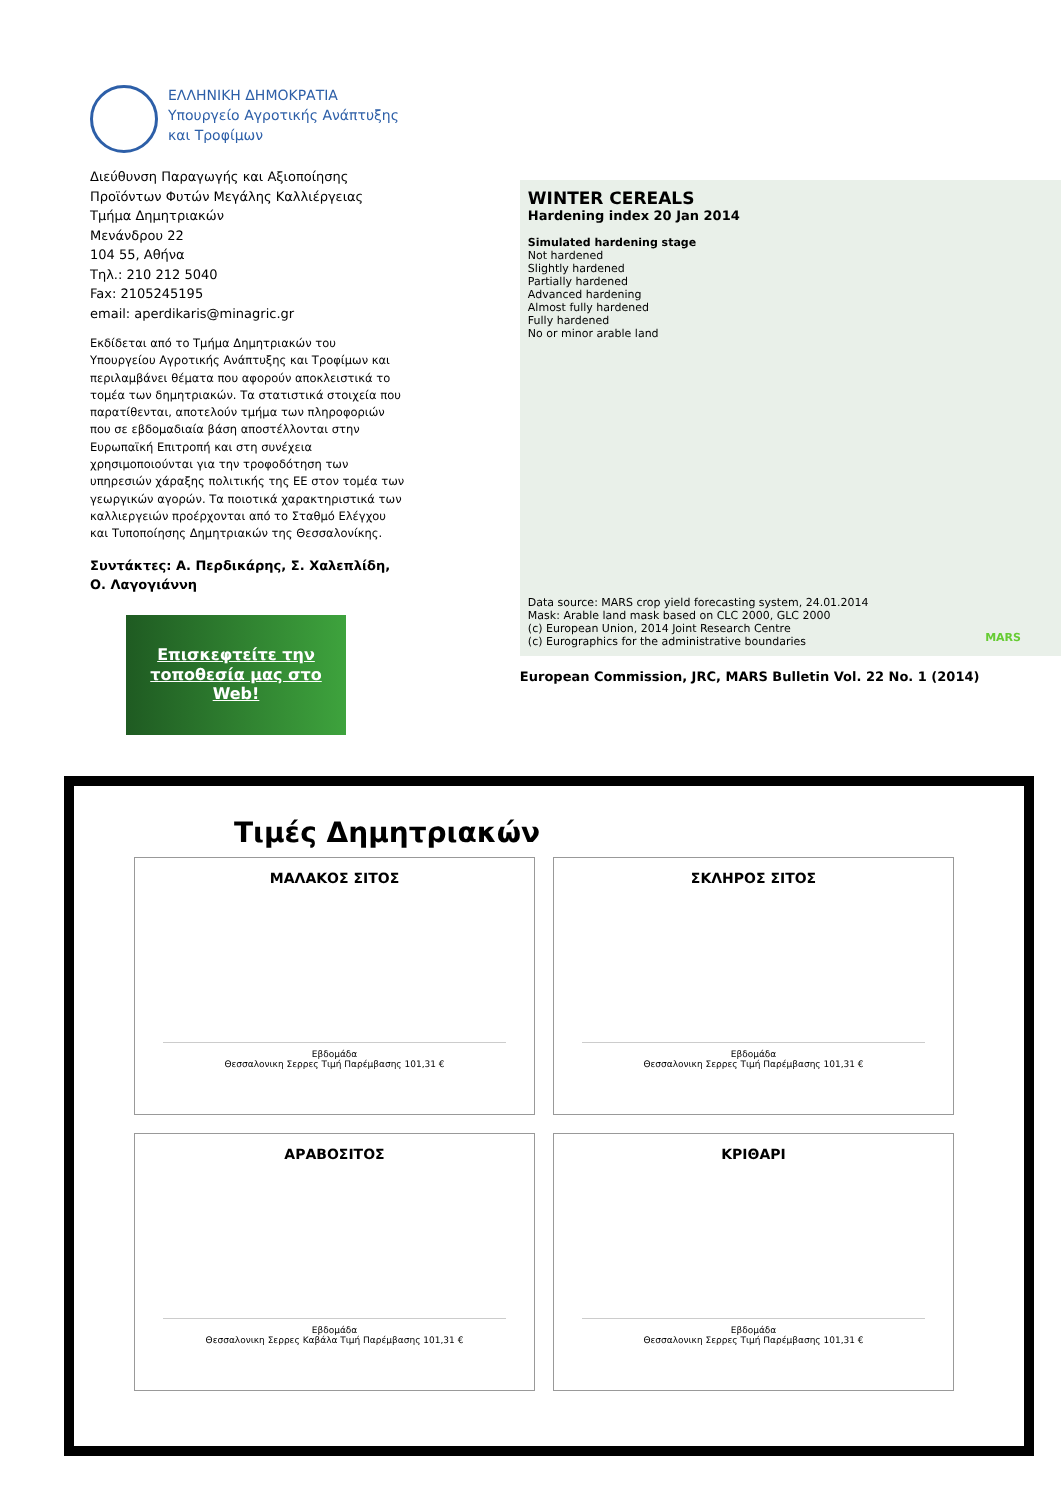ΕΛΛΗΝΙΚΗ ΔΗΜΟΚΡΑΤΙΑ
Υπουργείο Αγροτικής Ανάπτυξης
και Τροφίμων
Διεύθυνση Παραγωγής και Αξιοποίησης Προϊόντων Φυτών Μεγάλης Καλλιέργειας
Τμήμα Δημητριακών
Μενάνδρου 22
104 55, Αθήνα
Τηλ.: 210 212 5040
Fax: 2105245195
email: aperdikaris@minagric.gr
Εκδίδεται από το Τμήμα Δημητριακών του Υπουργείου Αγροτικής Ανάπτυξης και Τροφίμων και περιλαμβάνει θέματα που αφορούν αποκλειστικά το τομέα των δημητριακών. Τα στατιστικά στοιχεία που παρατίθενται, αποτελούν τμήμα των πληροφοριών που σε εβδομαδιαία βάση αποστέλλονται στην Ευρωπαϊκή Επιτροπή και στη συνέχεια χρησιμοποιούνται για την τροφοδότηση των υπηρεσιών χάραξης πολιτικής της ΕΕ στον τομέα των γεωργικών αγορών. Τα ποιοτικά χαρακτηριστικά των καλλιεργειών προέρχονται από το Σταθμό Ελέγχου και Τυποποίησης Δημητριακών της Θεσσαλονίκης.
Συντάκτες: Α. Περδικάρης, Σ. Χαλεπλίδη, Ο. Λαγογιάννη
Επισκεφτείτε την
τοποθεσία μας στο Web!
WINTER CEREALS
Hardening index 20 Jan 2014
Simulated hardening stage
Not hardened
Slightly hardened
Partially hardened
Advanced hardening
Almost fully hardened
Fully hardened
No or minor arable land
Data source: MARS crop yield forecasting system, 24.01.2014
Mask: Arable land mask based on CLC 2000, GLC 2000
(c) European Union, 2014 Joint Research Centre
(c) Eurographics for the administrative boundaries
MARS
European Commission, JRC, MARS Bulletin Vol. 22 No. 1 (2014)
Τιμές Δημητριακών
ΜΑΛΑΚΟΣ ΣΙΤΟΣ
Εβδομάδα
Θεσσαλονικη Σερρες Τιμή Παρέμβασης 101,31 €
ΣΚΛΗΡΟΣ ΣΙΤΟΣ
Εβδομάδα
Θεσσαλονικη Σερρες Τιμή Παρέμβασης 101,31 €
ΑΡΑΒΟΣΙΤΟΣ
Εβδομάδα
Θεσσαλονικη Σερρες Καβάλα Τιμή Παρέμβασης 101,31 €
ΚΡΙΘΑΡΙ
Εβδομάδα
Θεσσαλονικη Σερρες Τιμή Παρέμβασης 101,31 €